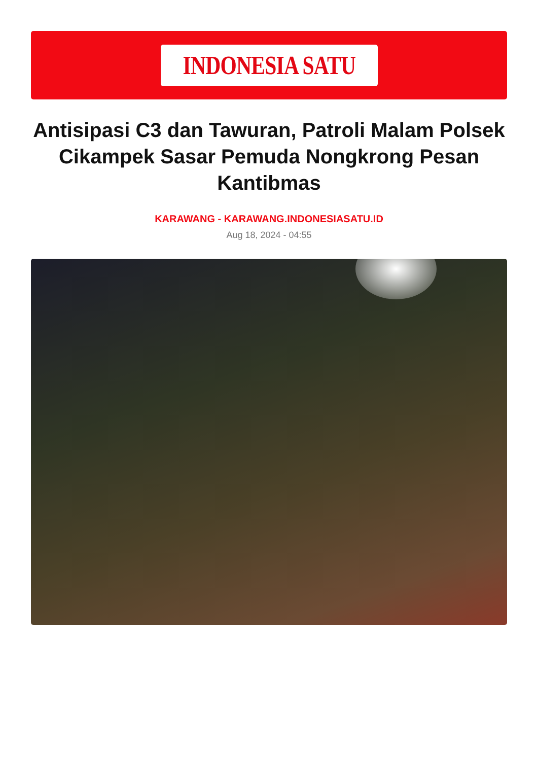INDONESIA SATU
Antisipasi C3 dan Tawuran, Patroli Malam Polsek Cikampek Sasar Pemuda Nongkrong Pesan Kantibmas
KARAWANG - KARAWANG.INDONESIASATU.ID
Aug 18, 2024 - 04:55